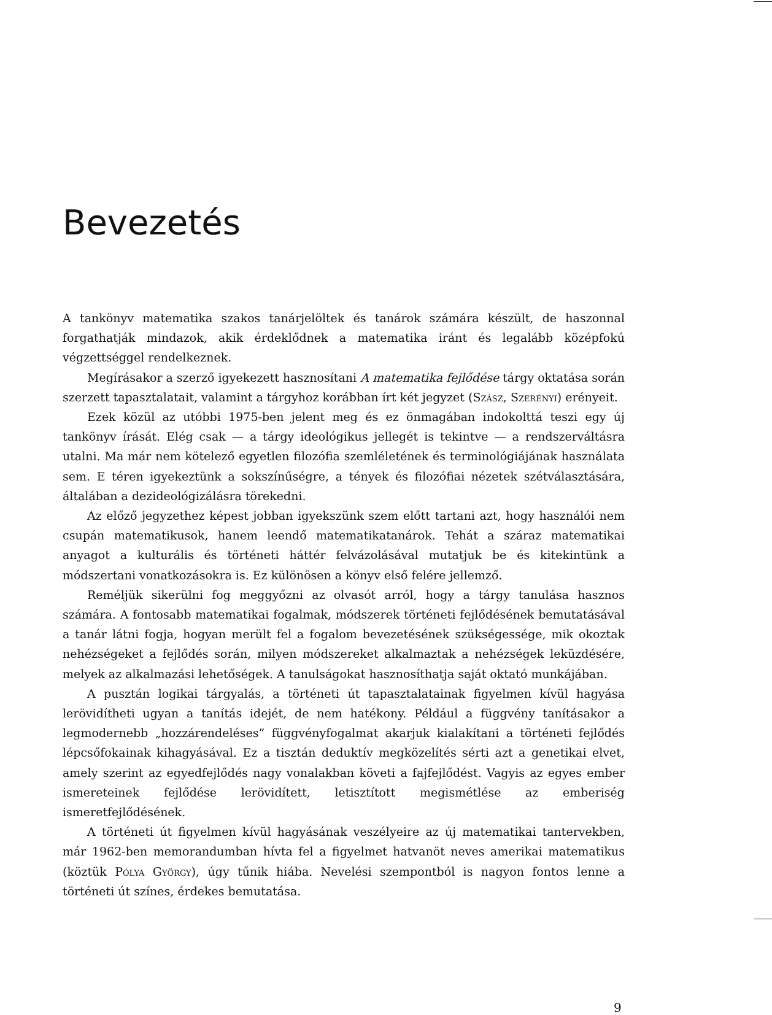Bevezetés
A tankönyv matematika szakos tanárjelöltek és tanárok számára készült, de haszonnal forgathatják mindazok, akik érdeklődnek a matematika iránt és legalább középfokú végzettséggel rendelkeznek.
Megírásakor a szerző igyekezett hasznosítani A matematika fejlődése tárgy oktatása során szerzett tapasztalatait, valamint a tárgyhoz korábban írt két jegyzet (Szász, Szerényi) erényeit.
Ezek közül az utóbbi 1975-ben jelent meg és ez önmagában indokolttá teszi egy új tankönyv írását. Elég csak — a tárgy ideológikus jellegét is tekintve — a rendszerváltásra utalni. Ma már nem kötelező egyetlen filozófia szemléletének és terminológiájának használata sem. E téren igyekeztünk a sokszínűségre, a tények és filozófiai nézetek szétválasztására, általában a dezideológizálásra törekedni.
Az előző jegyzethez képest jobban igyekszünk szem előtt tartani azt, hogy használói nem csupán matematikusok, hanem leendő matematikatanárok. Tehát a száraz matematikai anyagot a kulturális és történeti háttér felvázolásával mutatjuk be és kitekintünk a módszertani vonatkozásokra is. Ez különösen a könyv első felére jellemző.
Reméljük sikerülni fog meggyőzni az olvasót arról, hogy a tárgy tanulása hasznos számára. A fontosabb matematikai fogalmak, módszerek történeti fejlődésének bemutatásával a tanár látni fogja, hogyan merült fel a fogalom bevezetésének szükségessége, mik okoztak nehézségeket a fejlődés során, milyen módszereket alkalmaztak a nehézségek leküzdésére, melyek az alkalmazási lehetőségek. A tanulságokat hasznosíthatja saját oktató munkájában.
A pusztán logikai tárgyalás, a történeti út tapasztalatainak figyelmen kívül hagyása lerövidítheti ugyan a tanítás idejét, de nem hatékony. Például a függvény tanításakor a legmodernebb „hozzárendeléses” függvényfogalmat akarjuk kialakítani a történeti fejlődés lépcsőfokainak kihagyásával. Ez a tisztán deduktív megközelítés sérti azt a genetikai elvet, amely szerint az egyedfejlődés nagy vonalakban követi a fajfejlődést. Vagyis az egyes ember ismereteinek fejlődése lerövidített, letisztított megismétlése az emberiség ismeretfejlődésének.
A történeti út figyelmen kívül hagyásának veszélyeire az új matematikai tantervekben, már 1962-ben memorandumban hívta fel a figyelmet hatvanöt neves amerikai matematikus (köztük Pólya György), úgy tűnik hiába. Nevelési szempontból is nagyon fontos lenne a történeti út színes, érdekes bemutatása.
9